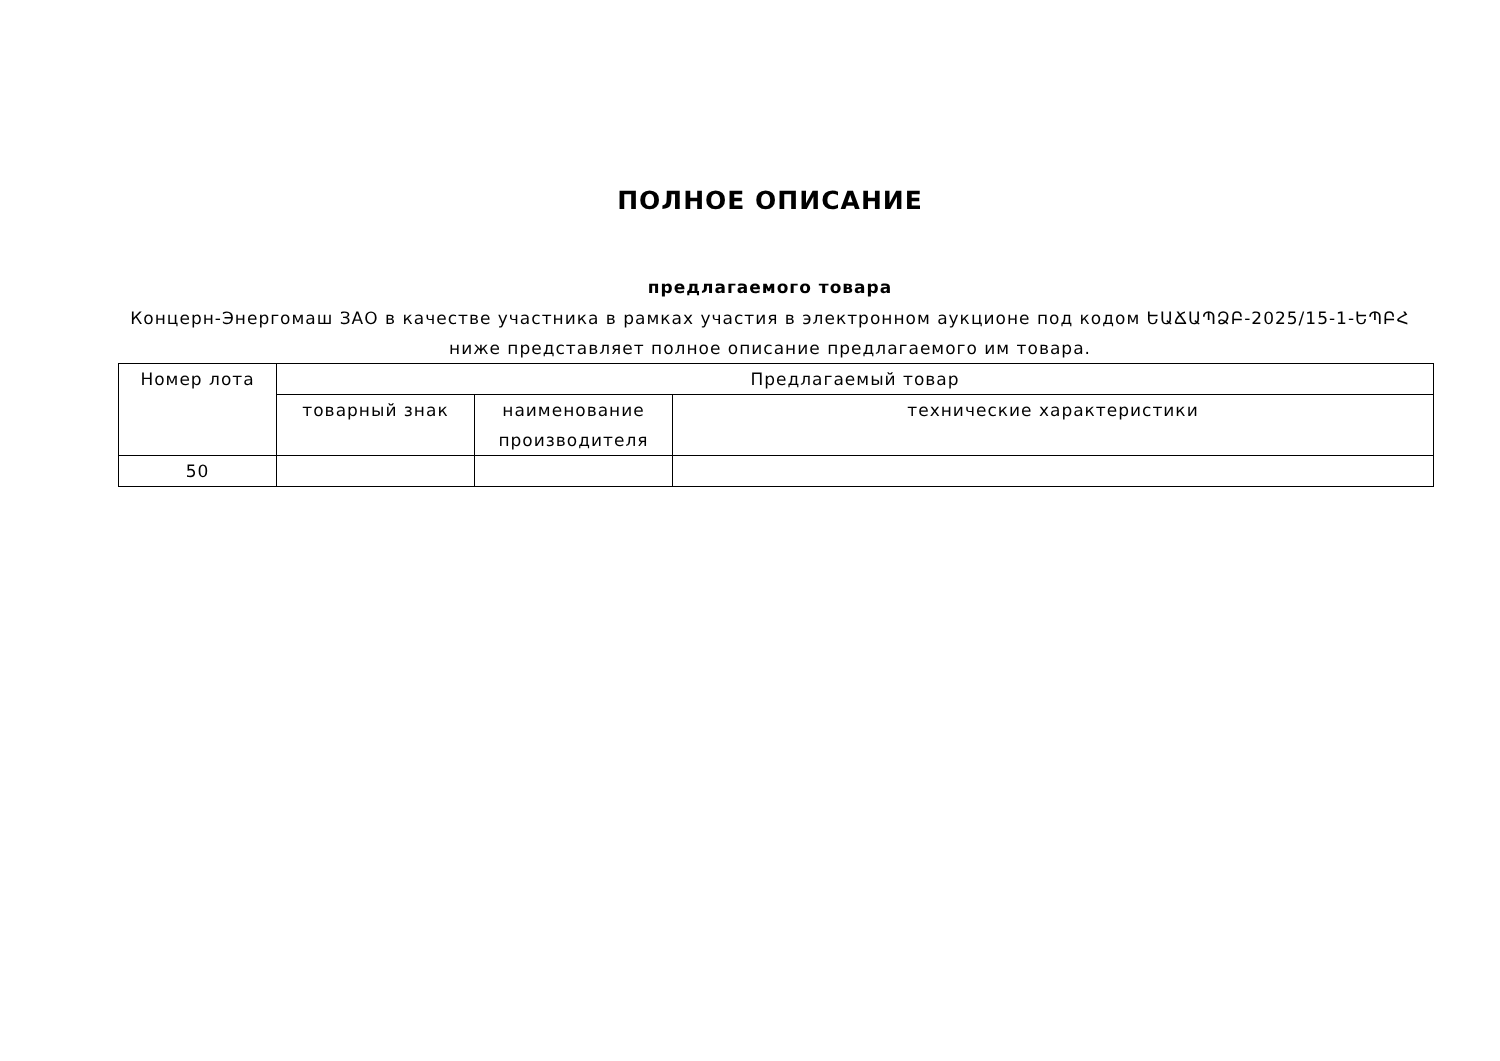ПОЛНОЕ ОПИСАНИЕ
предлагаемого товара
Концерн-Энергомаш ЗАО в качестве участника в рамках участия в электронном аукционе под кодом ԵԱՃԱՊՁԲ-2025/15-1-ԵՊԲՀ ниже представляет полное описание предлагаемого им товара.
| Номер лота | Предлагаемый товар | | |
| --- | --- | --- | --- |
| | товарный знак | наименование производителя | технические характеристики |
| 50 | | | |